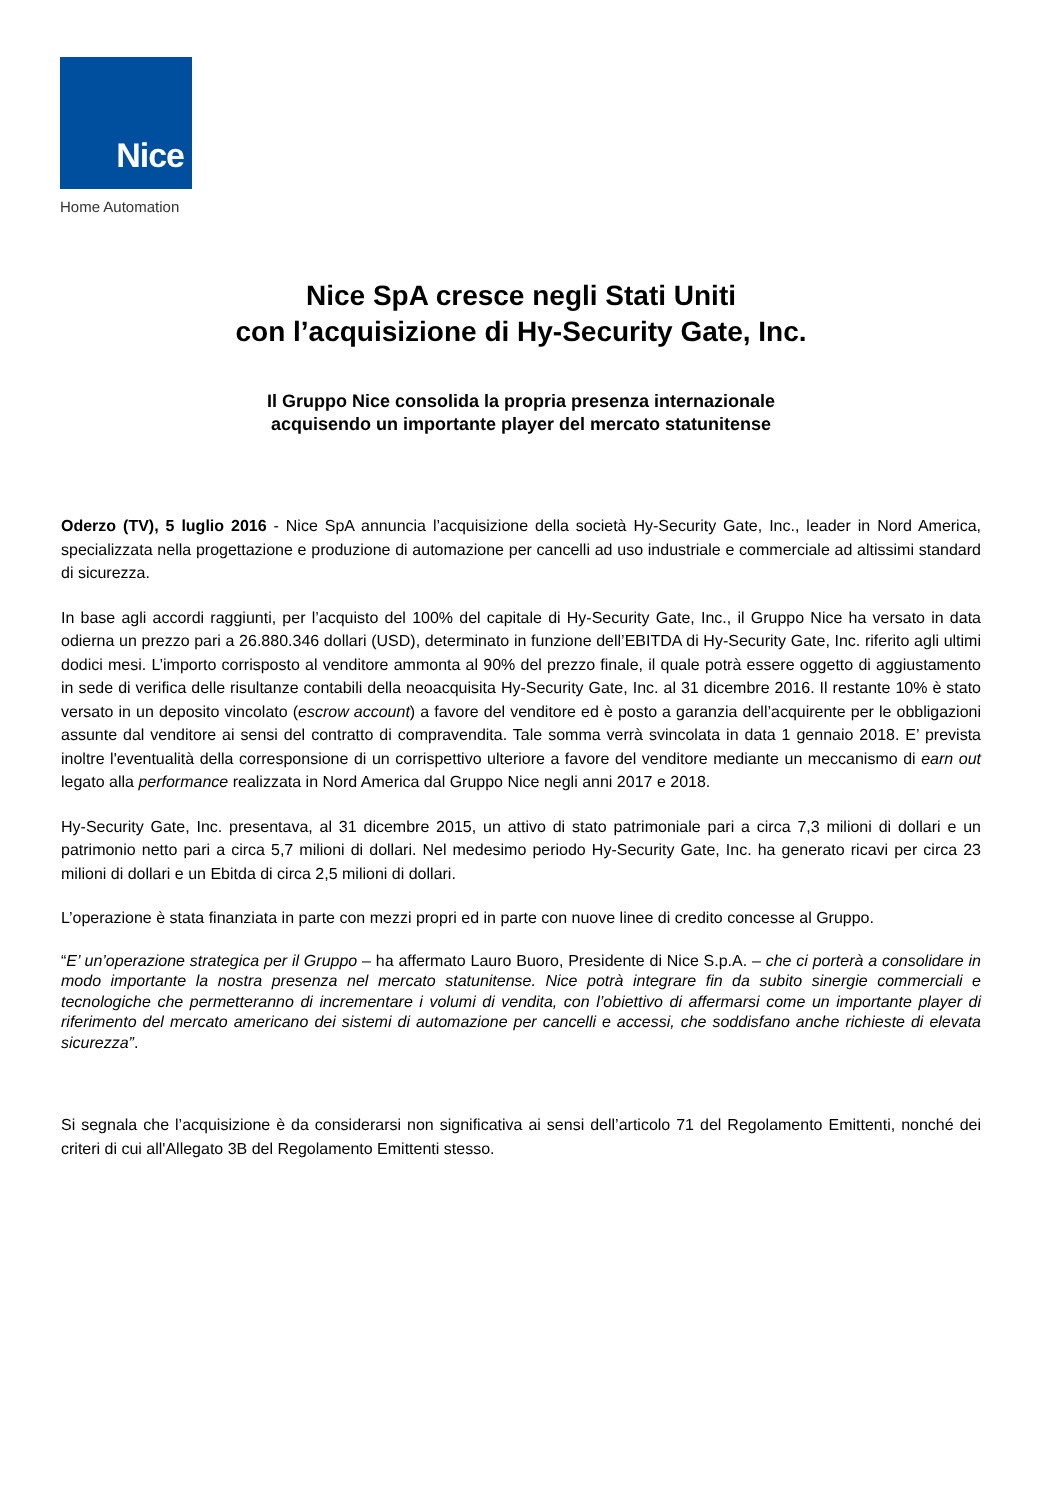Nice
Home Automation
Nice SpA cresce negli Stati Uniti
con l’acquisizione di Hy-Security Gate, Inc.
Il Gruppo Nice consolida la propria presenza internazionale
acquisendo un importante player del mercato statunitense
Oderzo (TV), 5 luglio 2016 - Nice SpA annuncia l’acquisizione della società Hy-Security Gate, Inc., leader in Nord America, specializzata nella progettazione e produzione di automazione per cancelli ad uso industriale e commerciale ad altissimi standard di sicurezza.
In base agli accordi raggiunti, per l’acquisto del 100% del capitale di Hy-Security Gate, Inc., il Gruppo Nice ha versato in data odierna un prezzo pari a 26.880.346 dollari (USD), determinato in funzione dell’EBITDA di Hy-Security Gate, Inc. riferito agli ultimi dodici mesi. L’importo corrisposto al venditore ammonta al 90% del prezzo finale, il quale potrà essere oggetto di aggiustamento in sede di verifica delle risultanze contabili della neoacquisita Hy-Security Gate, Inc. al 31 dicembre 2016. Il restante 10% è stato versato in un deposito vincolato (escrow account) a favore del venditore ed è posto a garanzia dell’acquirente per le obbligazioni assunte dal venditore ai sensi del contratto di compravendita. Tale somma verrà svincolata in data 1 gennaio 2018. E’ prevista inoltre l'eventualità della corresponsione di un corrispettivo ulteriore a favore del venditore mediante un meccanismo di earn out legato alla performance realizzata in Nord America dal Gruppo Nice negli anni 2017 e 2018.
Hy-Security Gate, Inc. presentava, al 31 dicembre 2015, un attivo di stato patrimoniale pari a circa 7,3 milioni di dollari e un patrimonio netto pari a circa 5,7 milioni di dollari. Nel medesimo periodo Hy-Security Gate, Inc. ha generato ricavi per circa 23 milioni di dollari e un Ebitda di circa 2,5 milioni di dollari.
L’operazione è stata finanziata in parte con mezzi propri ed in parte con nuove linee di credito concesse al Gruppo.
“E’ un’operazione strategica per il Gruppo – ha affermato Lauro Buoro, Presidente di Nice S.p.A. – che ci porterà a consolidare in modo importante la nostra presenza nel mercato statunitense. Nice potrà integrare fin da subito sinergie commerciali e tecnologiche che permetteranno di incrementare i volumi di vendita, con l’obiettivo di affermarsi come un importante player di riferimento del mercato americano dei sistemi di automazione per cancelli e accessi, che soddisfano anche richieste di elevata sicurezza”.
Si segnala che l’acquisizione è da considerarsi non significativa ai sensi dell’articolo 71 del Regolamento Emittenti, nonché dei criteri di cui all'Allegato 3B del Regolamento Emittenti stesso.